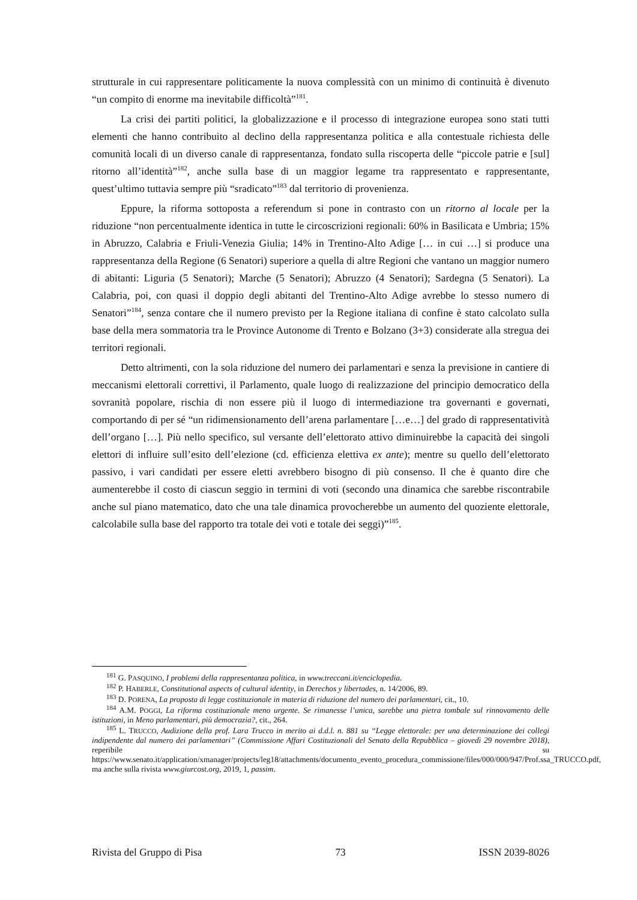strutturale in cui rappresentare politicamente la nuova complessità con un minimo di continuità è divenuto “un compito di enorme ma inevitabile difficoltà”<sup>181</sup>.
La crisi dei partiti politici, la globalizzazione e il processo di integrazione europea sono stati tutti elementi che hanno contribuito al declino della rappresentanza politica e alla contestuale richiesta delle comunità locali di un diverso canale di rappresentanza, fondato sulla riscoperta delle “piccole patrie e [sul] ritorno all’identità”<sup>182</sup>, anche sulla base di un maggior legame tra rappresentato e rappresentante, quest’ultimo tuttavia sempre più “sradicato”<sup>183</sup> dal territorio di provenienza.
Eppure, la riforma sottoposta a referendum si pone in contrasto con un ritorno al locale per la riduzione “non percentualmente identica in tutte le circoscrizioni regionali: 60% in Basilicata e Umbria; 15% in Abruzzo, Calabria e Friuli-Venezia Giulia; 14% in Trentino-Alto Adige [… in cui …] si produce una rappresentanza della Regione (6 Senatori) superiore a quella di altre Regioni che vantano un maggior numero di abitanti: Liguria (5 Senatori); Marche (5 Senatori); Abruzzo (4 Senatori); Sardegna (5 Senatori). La Calabria, poi, con quasi il doppio degli abitanti del Trentino-Alto Adige avrebbe lo stesso numero di Senatori”<sup>184</sup>, senza contare che il numero previsto per la Regione italiana di confine è stato calcolato sulla base della mera sommatoria tra le Province Autonome di Trento e Bolzano (3+3) considerate alla stregua dei territori regionali.
Detto altrimenti, con la sola riduzione del numero dei parlamentari e senza la previsione in cantiere di meccanismi elettorali correttivi, il Parlamento, quale luogo di realizzazione del principio democratico della sovranità popolare, rischia di non essere più il luogo di intermediazione tra governanti e governati, comportando di per sé “un ridimensionamento dell’arena parlamentare […e…] del grado di rappresentatività dell’organo […]. Più nello specifico, sul versante dell’elettorato attivo diminuirebbe la capacità dei singoli elettori di influire sull’esito dell’elezione (cd. efficienza elettiva ex ante); mentre su quello dell’elettorato passivo, i vari candidati per essere eletti avrebbero bisogno di più consenso. Il che è quanto dire che aumenterebbe il costo di ciascun seggio in termini di voti (secondo una dinamica che sarebbe riscontrabile anche sul piano matematico, dato che una tale dinamica provocherebbe un aumento del quoziente elettorale, calcolabile sulla base del rapporto tra totale dei voti e totale dei seggi)”<sup>185</sup>.
<sup>181</sup> G. PASQUINO, I problemi della rappresentanza politica, in www.treccani.it/enciclopedia.
<sup>182</sup> P. HABERLE, Constitutional aspects of cultural identity, in Derechos y libertades, n. 14/2006, 89.
<sup>183</sup> D. PORENA, La proposta di legge costituzionale in materia di riduzione del numero dei parlamentari, cit., 10.
<sup>184</sup> A.M. POGGI, La riforma costituzionale meno urgente. Se rimanesse l’unica, sarebbe una pietra tombale sul rinnovamento delle istituzioni, in Meno parlamentari, più democrazia?, cit., 264.
<sup>185</sup> L. TRUCCO, Audizione della prof. Lara Trucco in merito ai d.d.l. n. 881 su “Legge elettorale: per una determinazione dei collegi indipendente dal numero dei parlamentari” (Commissione Affari Costituzionali del Senato della Repubblica – giovedì 29 novembre 2018), reperibile su https://www.senato.it/application/xmanager/projects/leg18/attachments/documento_evento_procedura_commissione/files/000/000/947/Prof.ssa_TRUCCO.pdf, ma anche sulla rivista www.giurcost.org, 2019, 1, passim.
Rivista del Gruppo di Pisa 73 ISSN 2039-8026